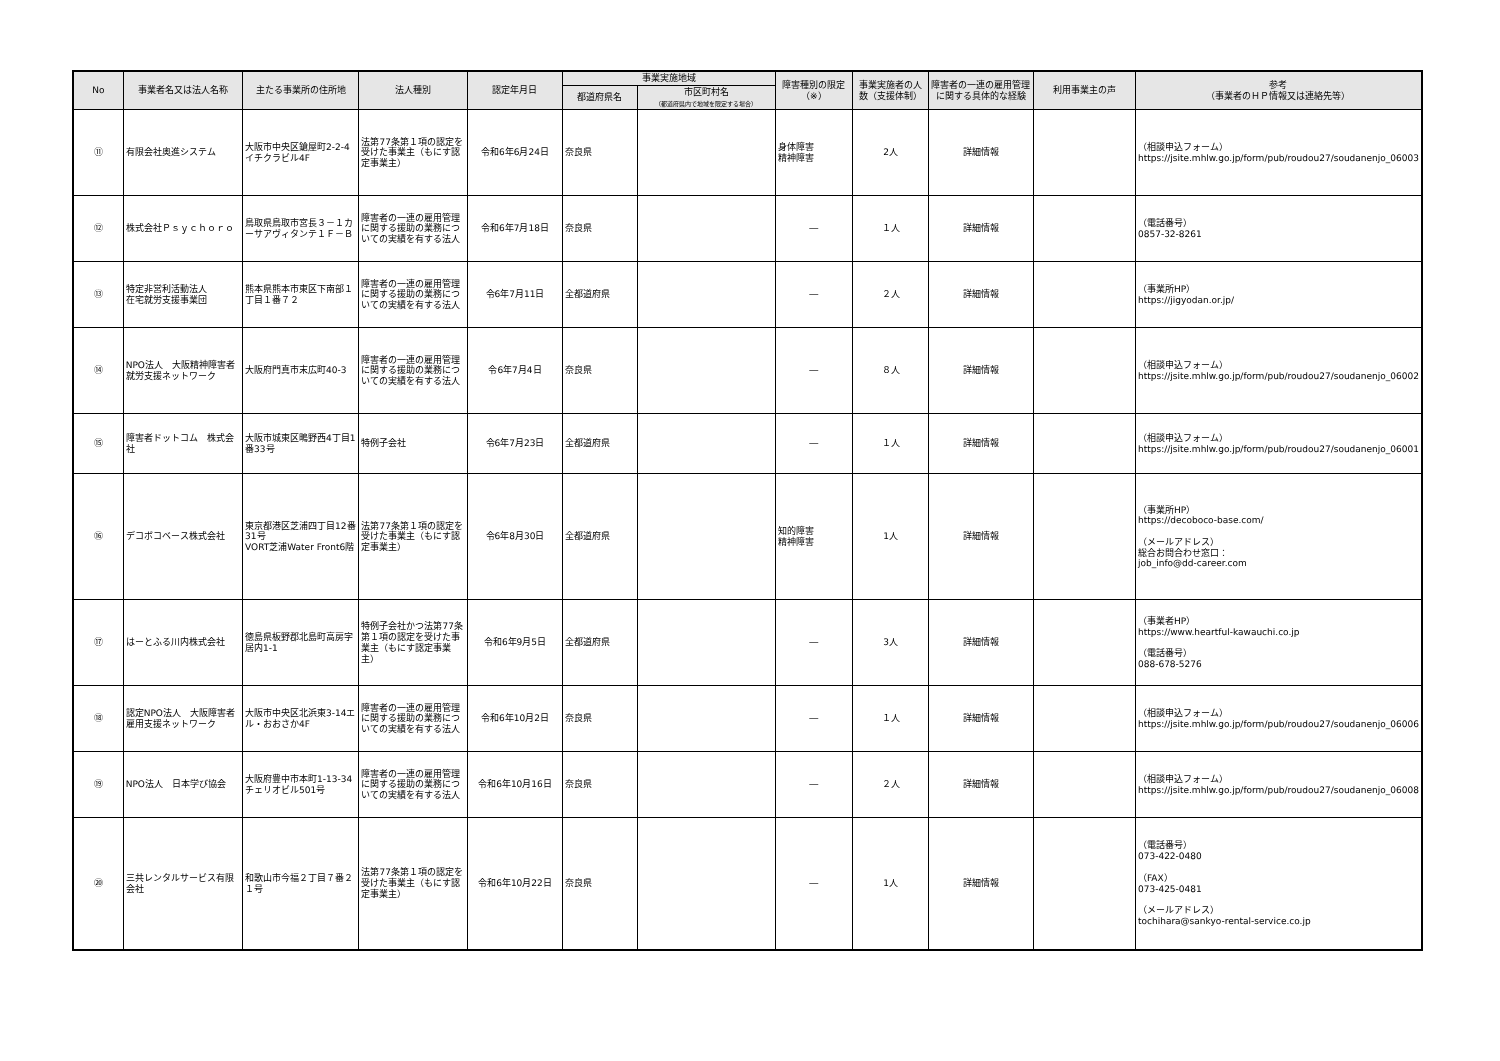| No | 事業者名又は法人名称 | 主たる事業所の住所地 | 法人種別 | 認定年月日 | 事業実施地域 | | 障害種別の限定（※） | 事業実施者の人数（支援体制） | 障害者の一連の雇用管理に関する具体的な経験 | 利用事業主の声 | 参考 （事業者のＨＰ情報又は連絡先等） |
| --- | --- | --- | --- | --- | --- | --- | --- | --- | --- | --- | --- |
| | | | | | 都道府県名 | 市区町村名 （都道府県内で地域を限定する場合） | | | | | |
| ⑪ | 有限会社奥進システム | 大阪市中央区鎗屋町2-2-4 イチクラビル4F | 法第77条第１項の認定を受けた事業主（もにす認定事業主） | 令和6年6月24日 | 奈良県 | | 身体障害 精神障害 | 2人 | 詳細情報 | | （相談申込フォーム） https://jsite.mhlw.go.jp/form/pub/roudou27/soudanenjo_06003 |
| ⑫ | 株式会社Ｐｓｙｃｈｏｒｏ | 鳥取県鳥取市宮長３－１カーサアヴィタンテ１Ｆ－Ｂ | 障害者の一連の雇用管理に関する援助の業務についての実績を有する法人 | 令和6年7月18日 | 奈良県 | | ― | １人 | 詳細情報 | | （電話番号） 0857-32-8261 |
| ⑬ | 特定非営利活動法人 在宅就労支援事業団 | 熊本県熊本市東区下南部１丁目１番７２ | 障害者の一連の雇用管理に関する援助の業務についての実績を有する法人 | 令6年7月11日 | 全都道府県 | | ― | ２人 | 詳細情報 | | （事業所HP） https://jigyodan.or.jp/ |
| ⑭ | NPO法人 大阪精神障害者就労支援ネットワーク | 大阪府門真市末広町40-3 | 障害者の一連の雇用管理に関する援助の業務についての実績を有する法人 | 令6年7月4日 | 奈良県 | | ― | ８人 | 詳細情報 | | （相談申込フォーム） https://jsite.mhlw.go.jp/form/pub/roudou27/soudanenjo_06002 |
| ⑮ | 障害者ドットコム 株式会社 | 大阪市城東区鴫野西4丁目1番33号 | 特例子会社 | 令6年7月23日 | 全都道府県 | | ― | １人 | 詳細情報 | | （相談申込フォーム） https://jsite.mhlw.go.jp/form/pub/roudou27/soudanenjo_06001 |
| ⑯ | デコボコベース株式会社 | 東京都港区芝浦四丁目12番31号 VORT芝浦Water Front6階 | 法第77条第１項の認定を受けた事業主（もにす認定事業主） | 令6年8月30日 | 全都道府県 | | 知的障害 精神障害 | 1人 | 詳細情報 | | （事業所HP） https://decoboco-base.com/ （メールアドレス） 総合お問合わせ窓口： job_info@dd-career.com |
| ⑰ | はーとふる川内株式会社 | 徳島県板野郡北島町高房字居内1-1 | 特例子会社かつ法第77条第１項の認定を受けた事業主（もにす認定事業主） | 令和6年9月5日 | 全都道府県 | | ― | 3人 | 詳細情報 | | （事業者HP） https://www.heartful-kawauchi.co.jp （電話番号） 088-678-5276 |
| ⑱ | 認定NPO法人 大阪障害者雇用支援ネットワーク | 大阪市中央区北浜東3-14エル・おおさか4F | 障害者の一連の雇用管理に関する援助の業務についての実績を有する法人 | 令和6年10月2日 | 奈良県 | | ― | １人 | 詳細情報 | | （相談申込フォーム） https://jsite.mhlw.go.jp/form/pub/roudou27/soudanenjo_06006 |
| ⑲ | NPO法人 日本学び協会 | 大阪府豊中市本町1-13-34 チェリオビル501号 | 障害者の一連の雇用管理に関する援助の業務についての実績を有する法人 | 令和6年10月16日 | 奈良県 | | ― | ２人 | 詳細情報 | | （相談申込フォーム） https://jsite.mhlw.go.jp/form/pub/roudou27/soudanenjo_06008 |
| ⑳ | 三共レンタルサービス有限会社 | 和歌山市今福２丁目７番２１号 | 法第77条第１項の認定を受けた事業主（もにす認定事業主） | 令和6年10月22日 | 奈良県 | | ― | 1人 | 詳細情報 | | （電話番号） 073-422-0480 （FAX） 073-425-0481 （メールアドレス） tochihara@sankyo-rental-service.co.jp |